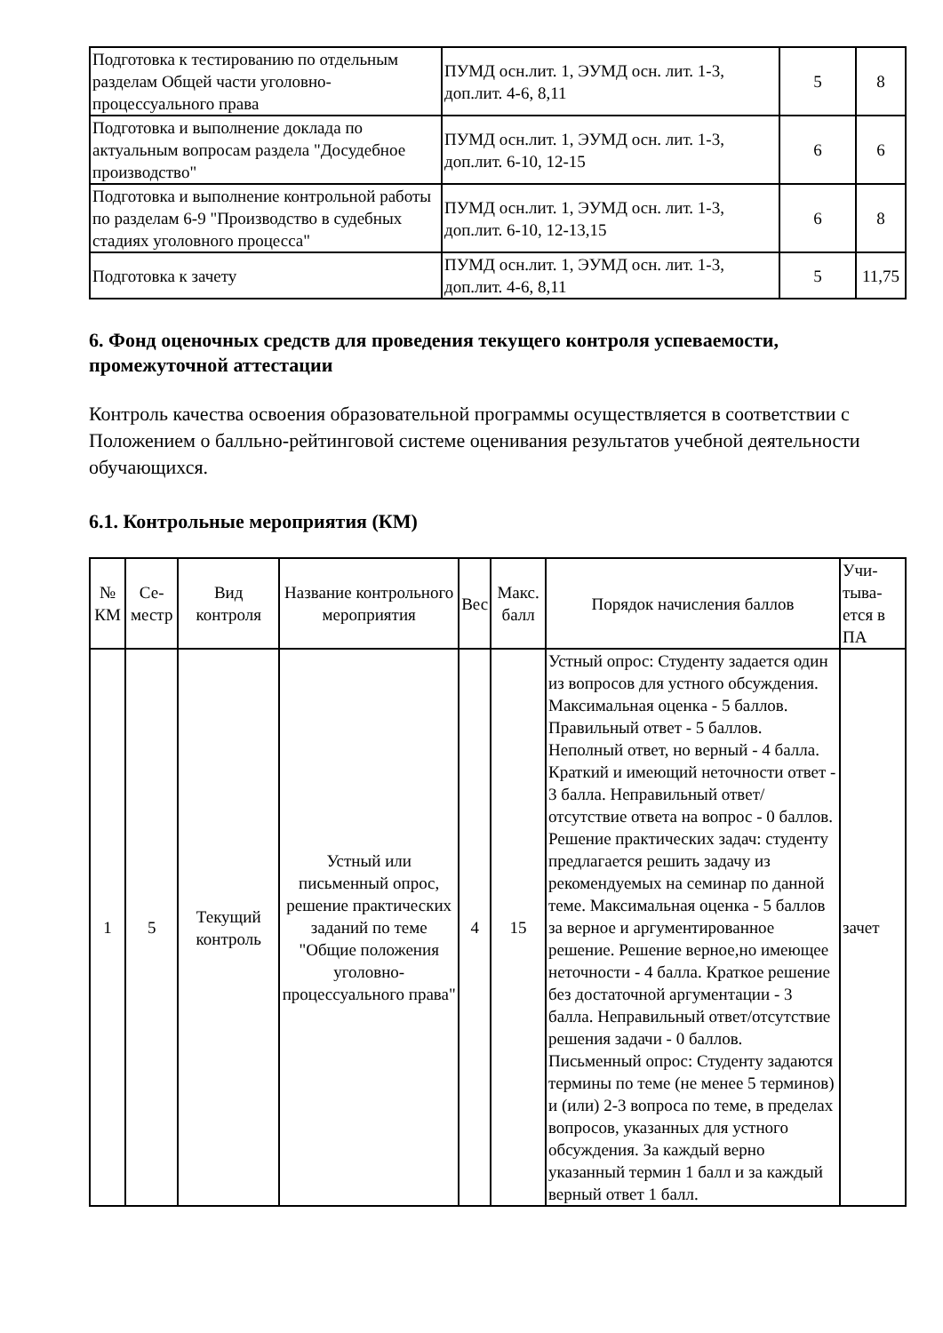| Подготовка к тестированию по отдельным разделам Общей части уголовно-процессуального права | ПУМД осн.лит. 1, ЭУМД осн. лит. 1-3, доп.лит. 4-6, 8,11 | 5 | 8 |
| Подготовка и выполнение доклада по актуальным вопросам раздела "Досудебное производство" | ПУМД осн.лит. 1, ЭУМД осн. лит. 1-3, доп.лит. 6-10, 12-15 | 6 | 6 |
| Подготовка и выполнение контрольной работы по разделам 6-9 "Производство в судебных стадиях уголовного процесса" | ПУМД осн.лит. 1, ЭУМД осн. лит. 1-3, доп.лит. 6-10, 12-13,15 | 6 | 8 |
| Подготовка к зачету | ПУМД осн.лит. 1, ЭУМД осн. лит. 1-3, доп.лит. 4-6, 8,11 | 5 | 11,75 |
6. Фонд оценочных средств для проведения текущего контроля успеваемости, промежуточной аттестации
Контроль качества освоения образовательной программы осуществляется в соответствии с Положением о балльно-рейтинговой системе оценивания результатов учебной деятельности обучающихся.
6.1. Контрольные мероприятия (КМ)
| № КМ | Се-местр | Вид контроля | Название контрольного мероприятия | Вес | Макс. балл | Порядок начисления баллов | Учи-тыва-ется в ПА |
| --- | --- | --- | --- | --- | --- | --- | --- |
| 1 | 5 | Текущий контроль | Устный или письменный опрос, решение практических заданий по теме "Общие положения уголовно-процессуального права" | 4 | 15 | Устный опрос: Студенту задается один из вопросов для устного обсуждения. Максимальная оценка - 5 баллов. Правильный ответ - 5 баллов. Неполный ответ, но верный - 4 балла. Краткий и имеющий неточности ответ - 3 балла. Неправильный ответ/отсутствие ответа на вопрос - 0 баллов. Решение практических задач: студенту предлагается решить задачу из рекомендуемых на семинар по данной теме. Максимальная оценка - 5 баллов за верное и аргументированное решение. Решение верное,но имеющее неточности - 4 балла. Краткое решение без достаточной аргументации - 3 балла. Неправильный ответ/отсутствие решения задачи - 0 баллов. Письменный опрос: Студенту задаются термины по теме (не менее 5 терминов) и (или) 2-3 вопроса по теме, в пределах вопросов, указанных для устного обсуждения. За каждый верно указанный термин 1 балл и за каждый верный ответ 1 балл. | зачет |